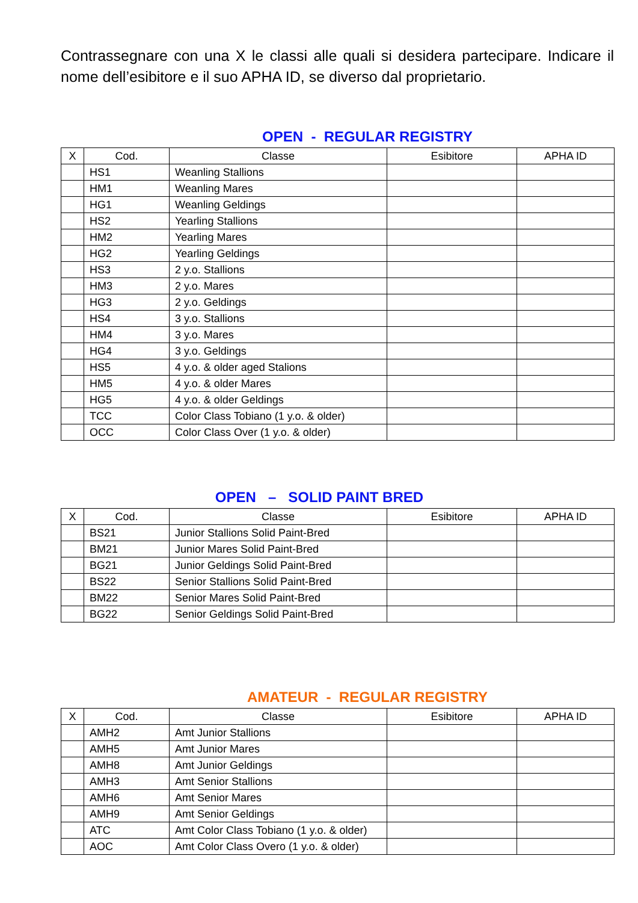Contrassegnare con una X le classi alle quali si desidera partecipare. Indicare il nome dell’esibitore e il suo APHA ID, se diverso dal proprietario.
OPEN - REGULAR REGISTRY
| X | Cod. | Classe | Esibitore | APHA ID |
| --- | --- | --- | --- | --- |
| | HS1 | Weanling Stallions | | |
| | HM1 | Weanling Mares | | |
| | HG1 | Weanling Geldings | | |
| | HS2 | Yearling Stallions | | |
| | HM2 | Yearling Mares | | |
| | HG2 | Yearling Geldings | | |
| | HS3 | 2 y.o. Stallions | | |
| | HM3 | 2 y.o. Mares | | |
| | HG3 | 2 y.o. Geldings | | |
| | HS4 | 3 y.o. Stallions | | |
| | HM4 | 3 y.o. Mares | | |
| | HG4 | 3 y.o. Geldings | | |
| | HS5 | 4 y.o. & older aged Stalions | | |
| | HM5 | 4 y.o. & older Mares | | |
| | HG5 | 4 y.o. & older Geldings | | |
| | TCC | Color Class Tobiano (1 y.o. & older) | | |
| | OCC | Color Class Over (1 y.o. & older) | | |
OPEN – SOLID PAINT BRED
| X | Cod. | Classe | Esibitore | APHA ID |
| --- | --- | --- | --- | --- |
| | BS21 | Junior Stallions Solid Paint-Bred | | |
| | BM21 | Junior Mares Solid Paint-Bred | | |
| | BG21 | Junior Geldings Solid Paint-Bred | | |
| | BS22 | Senior Stallions Solid Paint-Bred | | |
| | BM22 | Senior Mares Solid Paint-Bred | | |
| | BG22 | Senior Geldings Solid Paint-Bred | | |
AMATEUR - REGULAR REGISTRY
| X | Cod. | Classe | Esibitore | APHA ID |
| --- | --- | --- | --- | --- |
| | AMH2 | Amt Junior Stallions | | |
| | AMH5 | Amt Junior Mares | | |
| | AMH8 | Amt Junior Geldings | | |
| | AMH3 | Amt Senior Stallions | | |
| | AMH6 | Amt Senior Mares | | |
| | AMH9 | Amt Senior Geldings | | |
| | ATC | Amt Color Class Tobiano (1 y.o. & older) | | |
| | AOC | Amt Color Class Overo (1 y.o. & older) | | |